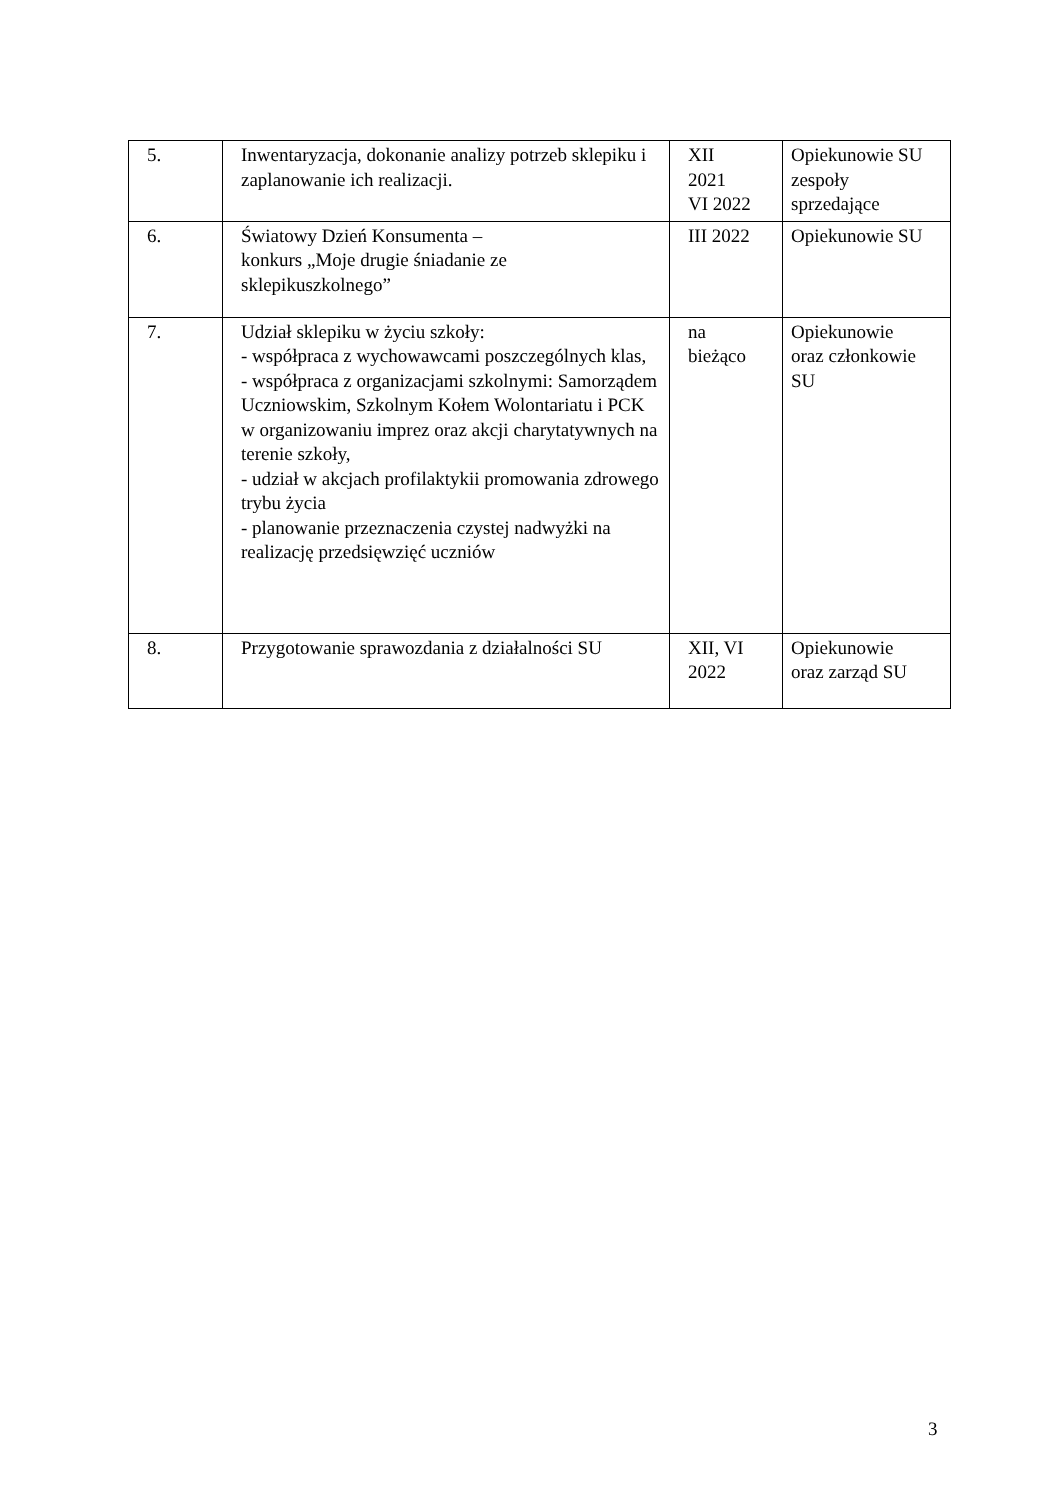| 5. | Inwentaryzacja, dokonanie analizy potrzeb sklepiku i zaplanowanie ich realizacji. | XII 2021 VI 2022 | Opiekunowie SU zespoły sprzedające |
| 6. | Światowy Dzień Konsumenta – konkurs „Moje drugie śniadanie ze sklepikuszkolnego” | III 2022 | Opiekunowie SU |
| 7. | Udział sklepiku w życiu szkoły: - współpraca z wychowawcami poszczególnych klas, - współpraca z organizacjami szkolnymi: Samorządem Uczniowskim, Szkolnym Kołem Wolontariatu i PCK w organizowaniu imprez oraz akcji charytatywnych na terenie szkoły, - udział w akcjach profilaktykii promowania zdrowego trybu życia - planowanie przeznaczenia czystej nadwyżki na realizację przedsięwzięć uczniów | na bieżąco | Opiekunowie oraz członkowie SU |
| 8. | Przygotowanie sprawozdania z działalności SU | XII, VI 2022 | Opiekunowie oraz zarząd SU |
3